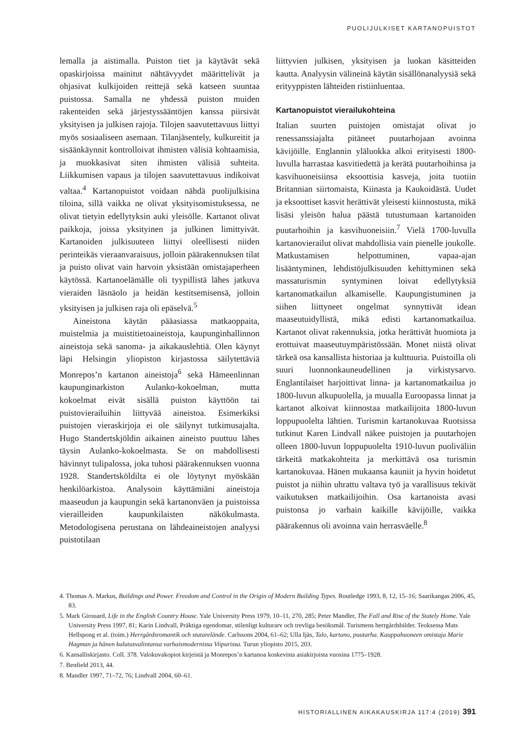PUOLIJULKISET KARTANOPUISTOT
lemalla ja aistimalla. Puiston tiet ja käytävät sekä opaskirjoissa mainitut nähtävyydet määrittelivät ja ohjasivat kulkijoiden reittejä sekä katseen suuntaa puistossa. Samalla ne yhdessä puiston muiden rakenteiden sekä järjestyssääntöjen kanssa piirsivät yksityisen ja julkisen rajoja. Tilojen saavutettavuus liittyi myös sosiaaliseen asemaan. Tilanjäsentely, kulkureitit ja sisäänkäynnit kontrolloivat ihmisten välisiä kohtaamisia, ja muokkasivat siten ihmisten välisiä suhteita. Liikkumisen vapaus ja tilojen saavutettavuus indikoivat valtaa.<sup>4</sup> Kartanopuistot voidaan nähdä puolijulkisina tiloina, sillä vaikka ne olivat yksityisomistuksessa, ne olivat tietyin edellytyksin auki yleisölle. Kartanot olivat paikkoja, joissa yksityinen ja julkinen limittyivät. Kartanoiden julkisuuteen liittyi oleellisesti niiden perinteikäs vieraanvaraisuus, jolloin päärakennuksen tilat ja puisto olivat vain harvoin yksistään omistajaperheen käytössä. Kartanoelämälle oli tyypillistä lähes jatkuva vieraiden läsnäolo ja heidän kestitsemisensä, jolloin yksityisen ja julkisen raja oli epäselvä.<sup>5</sup>
Aineistona käytän pääasiassa matkaoppaita, muistelmia ja muistitietoaineistoja, kaupunginhallinnon aineistoja sekä sanoma- ja aikakauslehtiä. Olen käynyt läpi Helsingin yliopiston kirjastossa säilytettäviä Monrepos’n kartanon aineistoja<sup>6</sup> sekä Hämeenlinnan kaupunginarkiston Aulanko-kokoelman, mutta kokoelmat eivät sisällä puiston käyttöön tai puistovierailuihin liittyvää aineistoa. Esimerkiksi puistojen vieraskirjoja ei ole säilynyt tutkimusajalta. Hugo Standertskjöldin aikainen aineisto puuttuu lähes täysin Aulanko-kokoelmasta. Se on mahdollisesti hävinnyt tulipalossa, joka tuhosi päärakennuksen vuonna 1928. Standertsköldilta ei ole löytynyt myöskään henkilöarkistoa. Analysoin käyttämiäni aineistoja maaseudun ja kaupungin sekä kartanonväen ja puistoissa vierailleiden kaupunkilaisten näkökulmasta. Metodologisena perustana on lähdeaineistojen analyysi puistotilaan
liittyvien julkisen, yksityisen ja luokan käsitteiden kautta. Analyysin välineinä käytän sisällönanalyysiä sekä erityyppisten lähteiden ristiinluentaa.
Kartanopuistot vierailukohteina
Italian suurten puistojen omistajat olivat jo renessanssiajalta pitäneet puutarhojaan avoinna kävijöille. Englannin yläluokka alkoi erityisesti 1800-luvulla harrastaa kasvitiedettä ja kerätä puutarhoihinsa ja kasvihuoneisiinsa eksoottisia kasveja, joita tuotiin Britannian siirtomaista, Kiinasta ja Kaukoidästä. Uudet ja eksoottiset kasvit herättivät yleisesti kiinnostusta, mikä lisäsi yleisön halua päästä tutustumaan kartanoiden puutarhoihin ja kasvihuoneisiin.<sup>7</sup> Vielä 1700-luvulla kartanovierailut olivat mahdollisia vain pienelle joukolle. Matkustamisen helpottuminen, vapaa-ajan lisääntyminen, lehdistöjulkisuuden kehittyminen sekä massaturismin syntyminen loivat edellytyksiä kartanomatkailun alkamiselle. Kaupungistuminen ja siihen liittyneet ongelmat synnyttivät idean maaseutuidyllistä, mikä edisti kartanomatkailua. Kartanot olivat rakennuksia, jotka herättivät huomiota ja erottuivat maaseutuympäristössään. Monet niistä olivat tärkeä osa kansallista historiaa ja kulttuuria. Puistoilla oli suuri luonnonkauneudellinen ja virkistysarvo. Englantilaiset harjoittivat linna- ja kartanomatkailua jo 1800-luvun alkupuolella, ja muualla Euroopassa linnat ja kartanot alkoivat kiinnostaa matkailijoita 1800-luvun loppupuolelta lähtien. Turismin kartanokuvaa Ruotsissa tutkinut Karen Lindvall näkee puistojen ja puutarhojen olleen 1800-luvun loppupuolelta 1910-luvun puoliväliin tärkeitä matkakohteita ja merkittävä osa turismin kartanokuvaa. Hänen mukaansa kauniit ja hyvin hoidetut puistot ja niihin uhrattu valtava työ ja varallisuus tekivät vaikutuksen matkailijoihin. Osa kartanoista avasi puistonsa jo varhain kaikille kävijöille, vaikka päärakennus oli avoinna vain herrasväelle.<sup>8</sup>
4. Thomas A. Markus, Buildings and Power. Freedom and Control in the Origin of Modern Building Types. Routledge 1993, 8, 12, 15–16; Saarikangas 2006, 45, 83.
5. Mark Girouard, Life in the English Country House. Yale University Press 1979, 10–11, 270, 285; Peter Mandler, The Fall and Rise of the Stately Home. Yale University Press 1997, 81; Karin Lindvall, Präktiga egendomar, stilenligt kulturarv och trevliga besöksmål. Turismens herrgårdsbilder. Teoksessa Mats Hellspong et al. (toim.) Herrgårdsromantik och statarelände. Carlssons 2004, 61–62; Ulla Ijäs, Talo, kartano, puutarha. Kauppahuoneen omistaja Marie Hagman ja hänen kulutusvalintansa varhaismodernissa Viipurissa. Turun yliopisto 2015, 203.
6. Kansalliskirjasto. Coll. 378. Valokuvakopiot kirjeistä ja Monrepos’n kartanoa koskevista asiakirjoista vuosina 1775–1928.
7. Benfield 2013, 44.
8. Mandler 1997, 71–72, 76; Lindvall 2004, 60–61.
HISTORIALLINEN AIKAKAUSKIRJA 117:4 (2019) 391